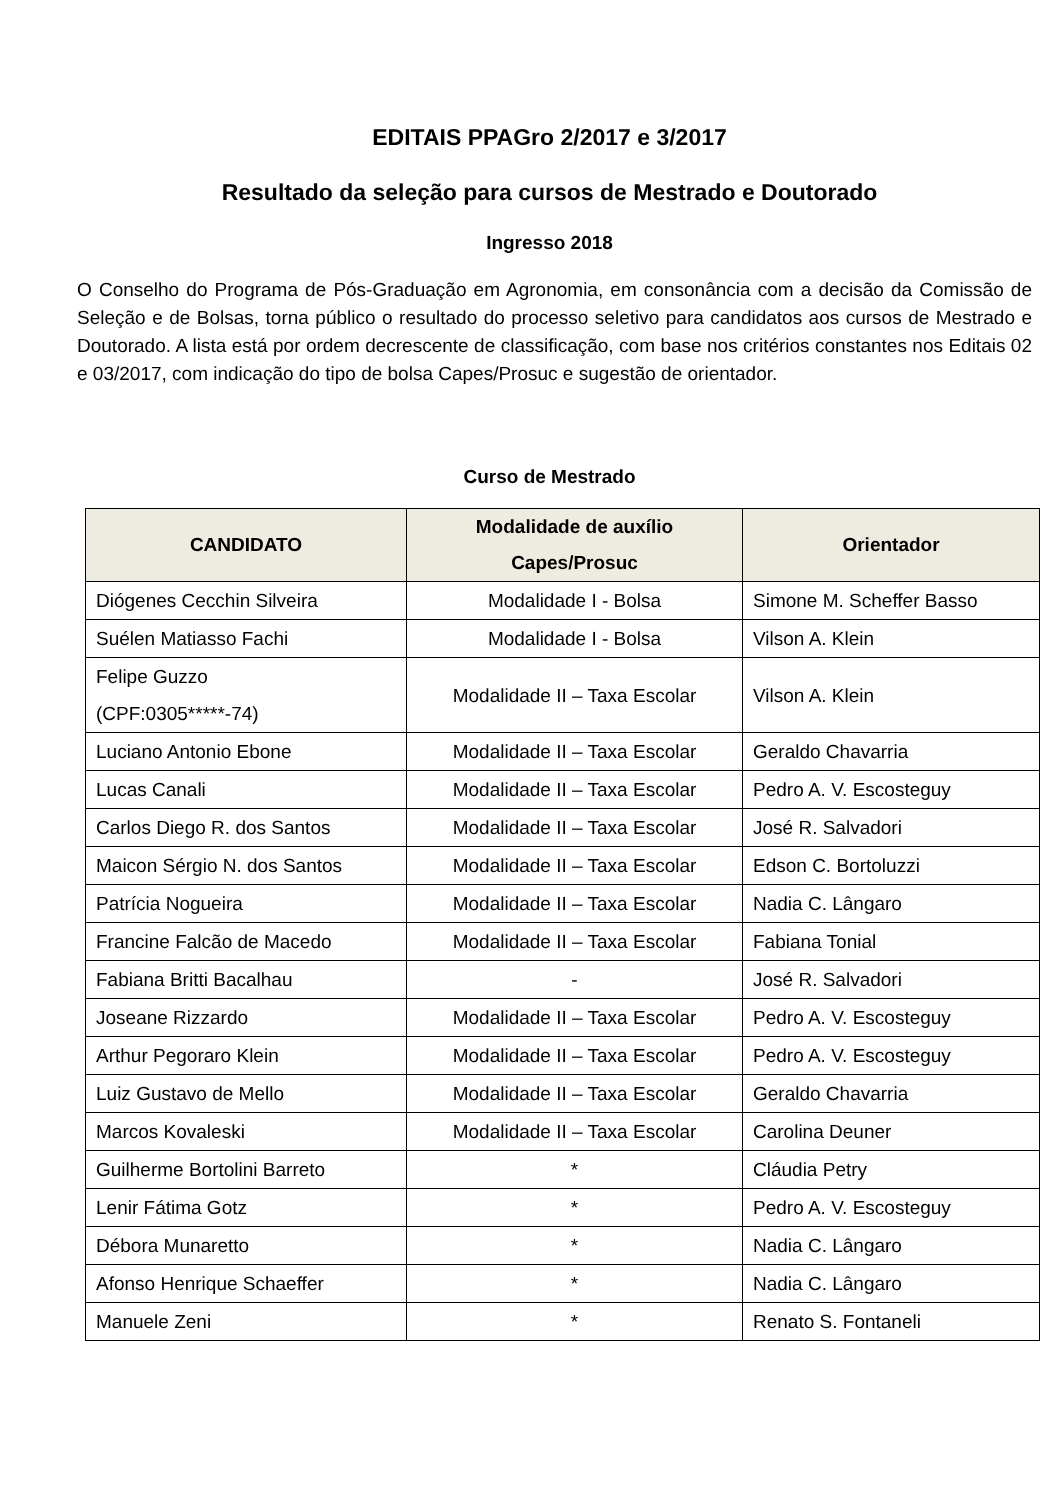EDITAIS PPAGro 2/2017 e 3/2017
Resultado da seleção para cursos de Mestrado e Doutorado
Ingresso 2018
O Conselho do Programa de Pós-Graduação em Agronomia, em consonância com a decisão da Comissão de Seleção e de Bolsas, torna público o resultado do processo seletivo para candidatos aos cursos de Mestrado e Doutorado. A lista está por ordem decrescente de classificação, com base nos critérios constantes nos Editais 02 e 03/2017, com indicação do tipo de bolsa Capes/Prosuc e sugestão de orientador.
Curso de Mestrado
| CANDIDATO | Modalidade de auxílio Capes/Prosuc | Orientador |
| --- | --- | --- |
| Diógenes Cecchin Silveira | Modalidade I - Bolsa | Simone M. Scheffer Basso |
| Suélen Matiasso Fachi | Modalidade I - Bolsa | Vilson A. Klein |
| Felipe Guzzo (CPF:0305*****-74) | Modalidade II – Taxa Escolar | Vilson A. Klein |
| Luciano Antonio Ebone | Modalidade II – Taxa Escolar | Geraldo Chavarria |
| Lucas Canali | Modalidade II – Taxa Escolar | Pedro A. V. Escosteguy |
| Carlos Diego R. dos Santos | Modalidade II – Taxa Escolar | José R. Salvadori |
| Maicon Sérgio N. dos Santos | Modalidade II – Taxa Escolar | Edson C. Bortoluzzi |
| Patrícia Nogueira | Modalidade II – Taxa Escolar | Nadia C. Lângaro |
| Francine Falcão de Macedo | Modalidade II – Taxa Escolar | Fabiana Tonial |
| Fabiana Britti Bacalhau | - | José R. Salvadori |
| Joseane Rizzardo | Modalidade II – Taxa Escolar | Pedro A. V. Escosteguy |
| Arthur Pegoraro Klein | Modalidade II – Taxa Escolar | Pedro A. V. Escosteguy |
| Luiz Gustavo de Mello | Modalidade II – Taxa Escolar | Geraldo Chavarria |
| Marcos Kovaleski | Modalidade II – Taxa Escolar | Carolina Deuner |
| Guilherme Bortolini Barreto | * | Cláudia Petry |
| Lenir Fátima Gotz | * | Pedro A. V. Escosteguy |
| Débora Munaretto | * | Nadia C. Lângaro |
| Afonso Henrique Schaeffer | * | Nadia C. Lângaro |
| Manuele Zeni | * | Renato S. Fontaneli |